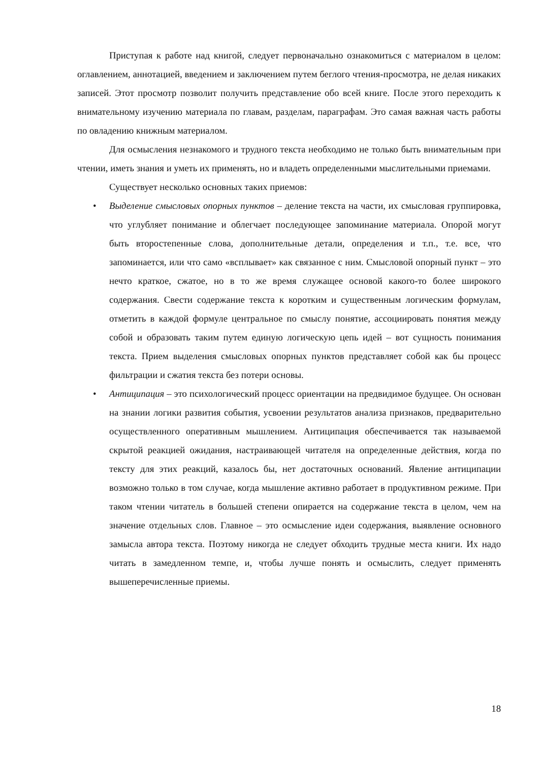Приступая к работе над книгой, следует первоначально ознакомиться с материалом в целом: оглавлением, аннотацией, введением и заключением путем беглого чтения-просмотра, не делая никаких записей. Этот просмотр позволит получить представление обо всей книге. После этого переходить к внимательному изучению материала по главам, разделам, параграфам. Это самая важная часть работы по овладению книжным материалом.
Для осмысления незнакомого и трудного текста необходимо не только быть внимательным при чтении, иметь знания и уметь их применять, но и владеть определенными мыслительными приемами.
Существует несколько основных таких приемов:
• Выделение смысловых опорных пунктов – деление текста на части, их смысловая группировка, что углубляет понимание и облегчает последующее запоминание материала. Опорой могут быть второстепенные слова, дополнительные детали, определения и т.п., т.е. все, что запоминается, или что само «всплывает» как связанное с ним. Смысловой опорный пункт – это нечто краткое, сжатое, но в то же время служащее основой какого-то более широкого содержания. Свести содержание текста к коротким и существенным логическим формулам, отметить в каждой формуле центральное по смыслу понятие, ассоциировать понятия между собой и образовать таким путем единую логическую цепь идей – вот сущность понимания текста. Прием выделения смысловых опорных пунктов представляет собой как бы процесс фильтрации и сжатия текста без потери основы.
• Антиципация – это психологический процесс ориентации на предвидимое будущее. Он основан на знании логики развития события, усвоении результатов анализа признаков, предварительно осуществленного оперативным мышлением. Антиципация обеспечивается так называемой скрытой реакцией ожидания, настраивающей читателя на определенные действия, когда по тексту для этих реакций, казалось бы, нет достаточных оснований. Явление антиципации возможно только в том случае, когда мышление активно работает в продуктивном режиме. При таком чтении читатель в большей степени опирается на содержание текста в целом, чем на значение отдельных слов. Главное – это осмысление идеи содержания, выявление основного замысла автора текста. Поэтому никогда не следует обходить трудные места книги. Их надо читать в замедленном темпе, и, чтобы лучше понять и осмыслить, следует применять вышеперечисленные приемы.
18